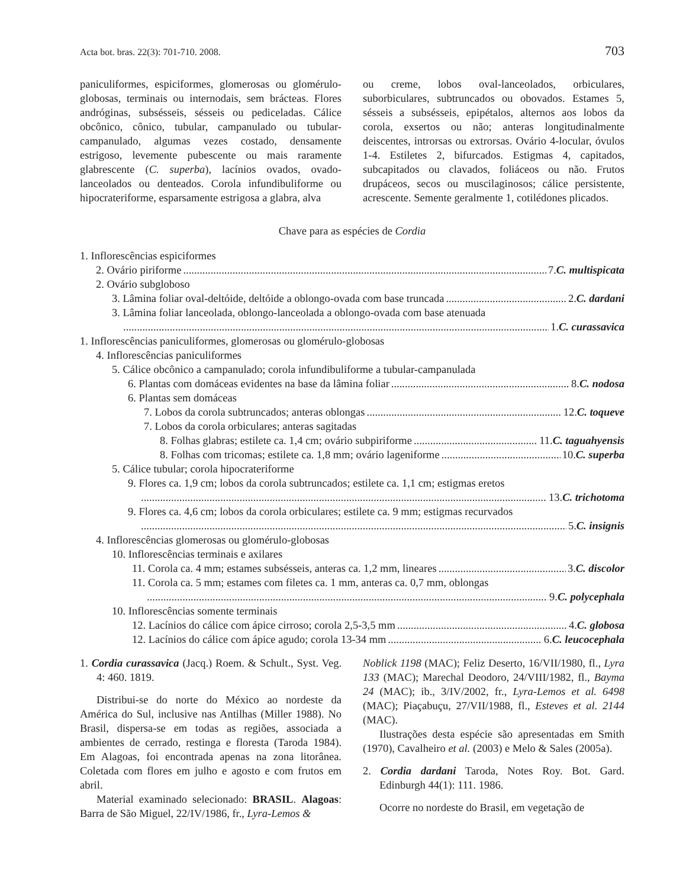Acta bot. bras. 22(3): 701-710. 2008. 703
paniculiformes, espiciformes, glomerosas ou glomérulo-globosas, terminais ou internodais, sem brácteas. Flores andróginas, subsésseis, sésseis ou pediceladas. Cálice obcônico, cônico, tubular, campanulado ou tubular-campanulado, algumas vezes costado, densamente estrigoso, levemente pubescente ou mais raramente glabrescente (C. superba), lacínios ovados, ovado-lanceolados ou denteados. Corola infundibuliforme ou hipocrateriforme, esparsamente estrigosa a glabra, alva
ou creme, lobos oval-lanceolados, orbiculares, suborbiculares, subtruncados ou obovados. Estames 5, sésseis a subsésseis, epipétalos, alternos aos lobos da corola, exsertos ou não; anteras longitudinalmente deiscentes, introrsas ou extrorsas. Ovário 4-locular, óvulos 1-4. Estiletes 2, bifurcados. Estigmas 4, capitados, subcapitados ou clavados, foliáceos ou não. Frutos drupáceos, secos ou muscilaginosos; cálice persistente, acrescente. Semente geralmente 1, cotilédones plicados.
Chave para as espécies de Cordia
1. Inflorescências espiciformes
2. Ovário piriforme 7. C. multispicata
2. Ovário subgloboso
3. Lâmina foliar oval-deltóide, deltóide a oblongo-ovada com base truncada 2. C. dardani
3. Lâmina foliar lanceolada, oblongo-lanceolada a oblongo-ovada com base atenuada
1. C. curassavica
1. Inflorescências paniculiformes, glomerosas ou glomérulo-globosas
4. Inflorescências paniculiformes
5. Cálice obcônico a campanulado; corola infundibuliforme a tubular-campanulada
6. Plantas com domáceas evidentes na base da lâmina foliar 8. C. nodosa
6. Plantas sem domáceas
7. Lobos da corola subtruncados; anteras oblongas 12. C. toqueve
7. Lobos da corola orbiculares; anteras sagitadas
8. Folhas glabras; estilete ca. 1,4 cm; ovário subpiriforme 11. C. taguahyensis
8. Folhas com tricomas; estilete ca. 1,8 mm; ovário lageniforme 10. C. superba
5. Cálice tubular; corola hipocrateriforme
9. Flores ca. 1,9 cm; lobos da corola subtruncados; estilete ca. 1,1 cm; estigmas eretos
13. C. trichotoma
9. Flores ca. 4,6 cm; lobos da corola orbiculares; estilete ca. 9 mm; estigmas recurvados
5. C. insignis
4. Inflorescências glomerosas ou glomérulo-globosas
10. Inflorescências terminais e axilares
11. Corola ca. 4 mm; estames subsésseis, anteras ca. 1,2 mm, lineares 3. C. discolor
11. Corola ca. 5 mm; estames com filetes ca. 1 mm, anteras ca. 0,7 mm, oblongas
9. C. polycephala
10. Inflorescências somente terminais
12. Lacínios do cálice com ápice cirroso; corola 2,5-3,5 mm 4. C. globosa
12. Lacínios do cálice com ápice agudo; corola 13-34 mm 6. C. leucocephala
1. Cordia curassavica (Jacq.) Roem. & Schult., Syst. Veg. 4: 460. 1819.
Distribui-se do norte do México ao nordeste da América do Sul, inclusive nas Antilhas (Miller 1988). No Brasil, dispersa-se em todas as regiões, associada a ambientes de cerrado, restinga e floresta (Taroda 1984). Em Alagoas, foi encontrada apenas na zona litorânea. Coletada com flores em julho e agosto e com frutos em abril.
Material examinado selecionado: BRASIL. Alagoas: Barra de São Miguel, 22/IV/1986, fr., Lyra-Lemos &
Noblick 1198 (MAC); Feliz Deserto, 16/VII/1980, fl., Lyra 133 (MAC); Marechal Deodoro, 24/VIII/1982, fl., Bayma 24 (MAC); ib., 3/IV/2002, fr., Lyra-Lemos et al. 6498 (MAC); Piaçabuçu, 27/VII/1988, fl., Esteves et al. 2144 (MAC).
Ilustrações desta espécie são apresentadas em Smith (1970), Cavalheiro et al. (2003) e Melo & Sales (2005a).
2. Cordia dardani Taroda, Notes Roy. Bot. Gard. Edinburgh 44(1): 111. 1986.
Ocorre no nordeste do Brasil, em vegetação de